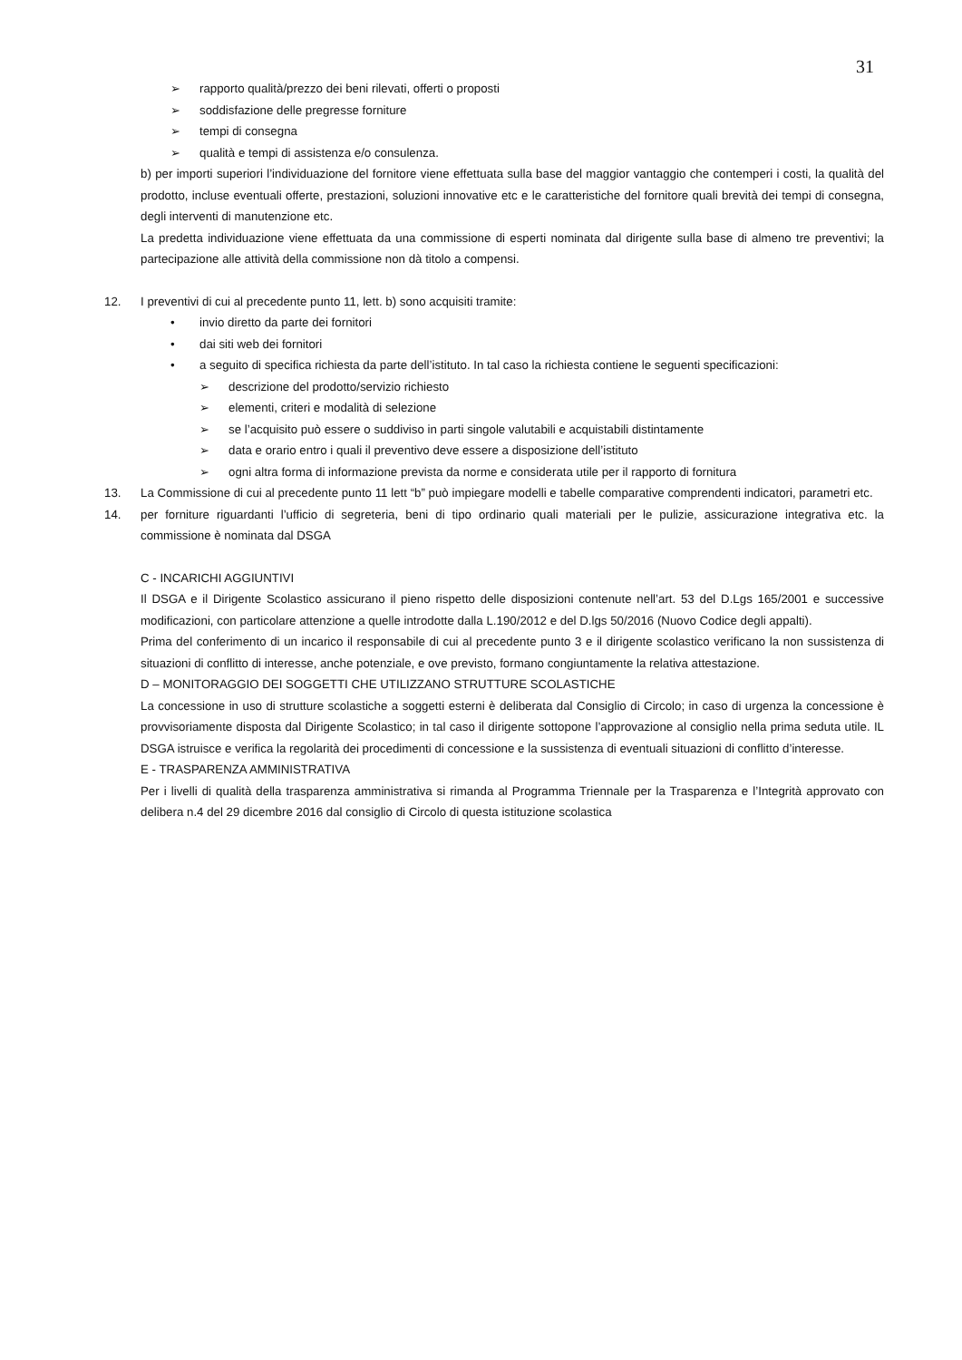31
➢ rapporto qualità/prezzo dei beni rilevati, offerti o proposti
➢ soddisfazione delle pregresse forniture
➢ tempi di consegna
➢ qualità e tempi di assistenza e/o consulenza.
b) per importi superiori l’individuazione del fornitore viene effettuata sulla base del maggior vantaggio che contemperi i costi, la qualità del prodotto, incluse eventuali offerte, prestazioni, soluzioni innovative etc e le caratteristiche del fornitore quali brevità dei tempi di consegna, degli interventi di manutenzione etc.
La predetta individuazione viene effettuata da una commissione di esperti nominata dal dirigente sulla base di almeno tre preventivi; la partecipazione alle attività della commissione non dà titolo a compensi.
12. I preventivi di cui al precedente punto 11, lett. b) sono acquisiti tramite:
• invio diretto da parte dei fornitori
• dai siti web dei fornitori
• a seguito di specifica richiesta da parte dell’istituto. In tal caso la richiesta contiene le seguenti specificazioni:
➢ descrizione del prodotto/servizio richiesto
➢ elementi, criteri e modalità di selezione
➢ se l’acquisito può essere o suddiviso in parti singole valutabili e acquistabili distintamente
➢ data e orario entro i quali il preventivo deve essere a disposizione dell’istituto
➢ ogni altra forma di informazione prevista da norme e considerata utile per il rapporto di fornitura
13. La Commissione di cui al precedente punto 11 lett “b” può impiegare modelli e tabelle comparative comprendenti indicatori, parametri etc.
14. per forniture riguardanti l’ufficio di segreteria, beni di tipo ordinario quali materiali per le pulizie, assicurazione integrativa etc. la commissione è nominata dal DSGA
C - INCARICHI AGGIUNTIVI
Il DSGA e il Dirigente Scolastico assicurano il pieno rispetto delle disposizioni contenute nell’art. 53 del D.Lgs 165/2001 e successive modificazioni, con particolare attenzione a quelle introdotte dalla L.190/2012 e del D.lgs 50/2016 (Nuovo Codice degli appalti).
Prima del conferimento di un incarico il responsabile di cui al precedente punto 3 e il dirigente scolastico verificano la non sussistenza di situazioni di conflitto di interesse, anche potenziale, e ove previsto, formano congiuntamente la relativa attestazione.
D – MONITORAGGIO DEI SOGGETTI CHE UTILIZZANO STRUTTURE SCOLASTICHE
La concessione in uso di strutture scolastiche a soggetti esterni è deliberata dal Consiglio di Circolo; in caso di urgenza la concessione è provvisoriamente disposta dal Dirigente Scolastico; in tal caso il dirigente sottopone l’approvazione al consiglio nella prima seduta utile. IL DSGA istruisce e verifica la regolarità dei procedimenti di concessione e la sussistenza di eventuali situazioni di conflitto d’interesse.
E - TRASPARENZA AMMINISTRATIVA
Per i livelli di qualità della trasparenza amministrativa si rimanda al Programma Triennale per la Trasparenza e l’Integrità approvato con delibera n.4 del 29 dicembre 2016 dal consiglio di Circolo di questa istituzione scolastica